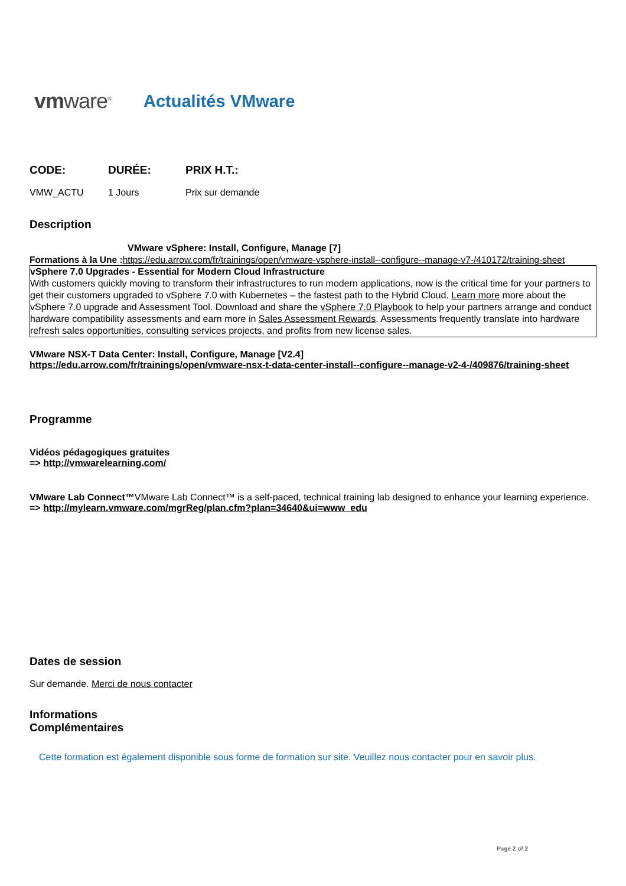vmware<sup>®</sup>
Actualités VMware
| CODE: | DURÉE: | PRIX H.T.: |
| --- | --- | --- |
| VMW_ACTU | 1 Jours | Prix sur demande |
Description
VMware vSphere: Install, Configure, Manage [7]
Formations à la Une : https://edu.arrow.com/fr/trainings/open/vmware-vsphere-install--configure--manage-v7-/410172/training-sheet
vSphere 7.0 Upgrades - Essential for Modern Cloud Infrastructure
With customers quickly moving to transform their infrastructures to run modern applications, now is the critical time for your partners to get their customers upgraded to vSphere 7.0 with Kubernetes – the fastest path to the Hybrid Cloud. Learn more more about the vSphere 7.0 upgrade and Assessment Tool. Download and share the vSphere 7.0 Playbook to help your partners arrange and conduct hardware compatibility assessments and earn more in Sales Assessment Rewards. Assessments frequently translate into hardware refresh sales opportunities, consulting services projects, and profits from new license sales.
VMware NSX-T Data Center: Install, Configure, Manage [V2.4]
https://edu.arrow.com/fr/trainings/open/vmware-nsx-t-data-center-install--configure--manage-v2-4-/409876/training-sheet
Programme
Vidéos pédagogiques gratuites
=> http://vmwarelearning.com/
VMware Lab Connect™VMware Lab Connect™ is a self-paced, technical training lab designed to enhance your learning experience.
=> http://mylearn.vmware.com/mgrReg/plan.cfm?plan=34640&ui=www_edu
Dates de session
Sur demande. Merci de nous contacter
Informations
Complémentaires
Cette formation est également disponible sous forme de formation sur site. Veuillez nous contacter pour en savoir plus.
Page 2 of 2